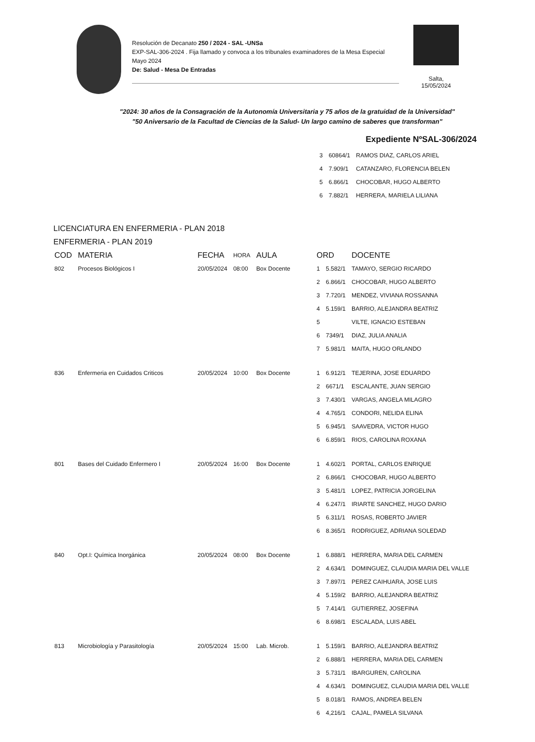Resolución de Decanato 250 / 2024 - SAL -UNSa
EXP-SAL-306-2024 . Fija llamado y convoca a los tribunales examinadores de la Mesa Especial Mayo 2024
De: Salud - Mesa De Entradas
Salta,
15/05/2024
"2024: 30 años de la Consagración de la Autonomía Universitaria y 75 años de la gratuidad de la Universidad"
"50 Aniversario de la Facultad de Ciencias de la Salud- Un largo camino de saberes que transforman"
Expediente NºSAL-306/2024
| 3 | 60864/1 | RAMOS DIAZ, CARLOS ARIEL |
| 4 | 7.909/1 | CATANZARO, FLORENCIA BELEN |
| 5 | 6.866/1 | CHOCOBAR, HUGO ALBERTO |
| 6 | 7.882/1 | HERRERA, MARIELA LILIANA |
LICENCIATURA EN ENFERMERIA - PLAN 2018
ENFERMERIA - PLAN 2019
| COD | MATERIA | FECHA | HORA | AULA | ORD | | DOCENTE |
| --- | --- | --- | --- | --- | --- | --- | --- |
| 802 | Procesos Biológicos I | 20/05/2024 | 08:00 | Box Docente | 1 | 5.582/1 | TAMAYO, SERGIO RICARDO |
| | | | | | 2 | 6.866/1 | CHOCOBAR, HUGO ALBERTO |
| | | | | | 3 | 7.720/1 | MENDEZ, VIVIANA ROSSANNA |
| | | | | | 4 | 5.159/1 | BARRIO, ALEJANDRA BEATRIZ |
| | | | | | 5 | | VILTE, IGNACIO ESTEBAN |
| | | | | | 6 | 7349/1 | DIAZ, JULIA ANALIA |
| | | | | | 7 | 5.981/1 | MAITA, HUGO ORLANDO |
| 836 | Enfermeria en Cuidados Criticos | 20/05/2024 | 10:00 | Box Docente | 1 | 6.912/1 | TEJERINA, JOSE EDUARDO |
| | | | | | 2 | 6671/1 | ESCALANTE, JUAN SERGIO |
| | | | | | 3 | 7.430/1 | VARGAS, ANGELA MILAGRO |
| | | | | | 4 | 4.765/1 | CONDORI, NELIDA ELINA |
| | | | | | 5 | 6.945/1 | SAAVEDRA, VICTOR HUGO |
| | | | | | 6 | 6.859/1 | RIOS, CAROLINA ROXANA |
| 801 | Bases del Cuidado Enfermero I | 20/05/2024 | 16:00 | Box Docente | 1 | 4.602/1 | PORTAL, CARLOS ENRIQUE |
| | | | | | 2 | 6.866/1 | CHOCOBAR, HUGO ALBERTO |
| | | | | | 3 | 5.481/1 | LOPEZ, PATRICIA JORGELINA |
| | | | | | 4 | 6.247/1 | IRIARTE SANCHEZ, HUGO DARIO |
| | | | | | 5 | 6.311/1 | ROSAS, ROBERTO JAVIER |
| | | | | | 6 | 8.365/1 | RODRIGUEZ, ADRIANA SOLEDAD |
| 840 | Opt.I: Química Inorgánica | 20/05/2024 | 08:00 | Box Docente | 1 | 6.888/1 | HERRERA, MARIA DEL CARMEN |
| | | | | | 2 | 4.634/1 | DOMINGUEZ, CLAUDIA MARIA DEL VALLE |
| | | | | | 3 | 7.897/1 | PEREZ CAIHUARA, JOSE LUIS |
| | | | | | 4 | 5.159/2 | BARRIO, ALEJANDRA BEATRIZ |
| | | | | | 5 | 7.414/1 | GUTIERREZ, JOSEFINA |
| | | | | | 6 | 8.698/1 | ESCALADA, LUIS ABEL |
| 813 | Microbiología y Parasitología | 20/05/2024 | 15:00 | Lab. Microb. | 1 | 5.159/1 | BARRIO, ALEJANDRA BEATRIZ |
| | | | | | 2 | 6.888/1 | HERRERA, MARIA DEL CARMEN |
| | | | | | 3 | 5.731/1 | IBARGUREN, CAROLINA |
| | | | | | 4 | 4.634/1 | DOMINGUEZ, CLAUDIA MARIA DEL VALLE |
| | | | | | 5 | 8.018/1 | RAMOS, ANDREA BELEN |
| | | | | | 6 | 4,216/1 | CAJAL, PAMELA SILVANA |